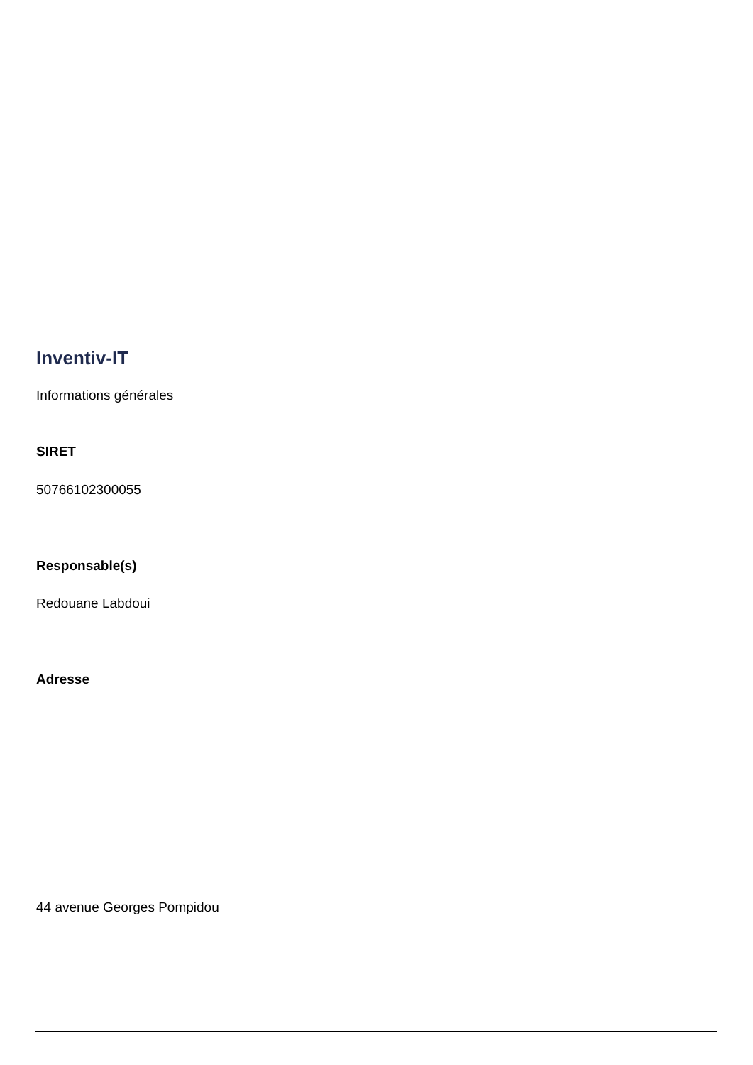Inventiv-IT
Informations générales
SIRET
50766102300055
Responsable(s)
Redouane Labdoui
Adresse
44 avenue Georges Pompidou